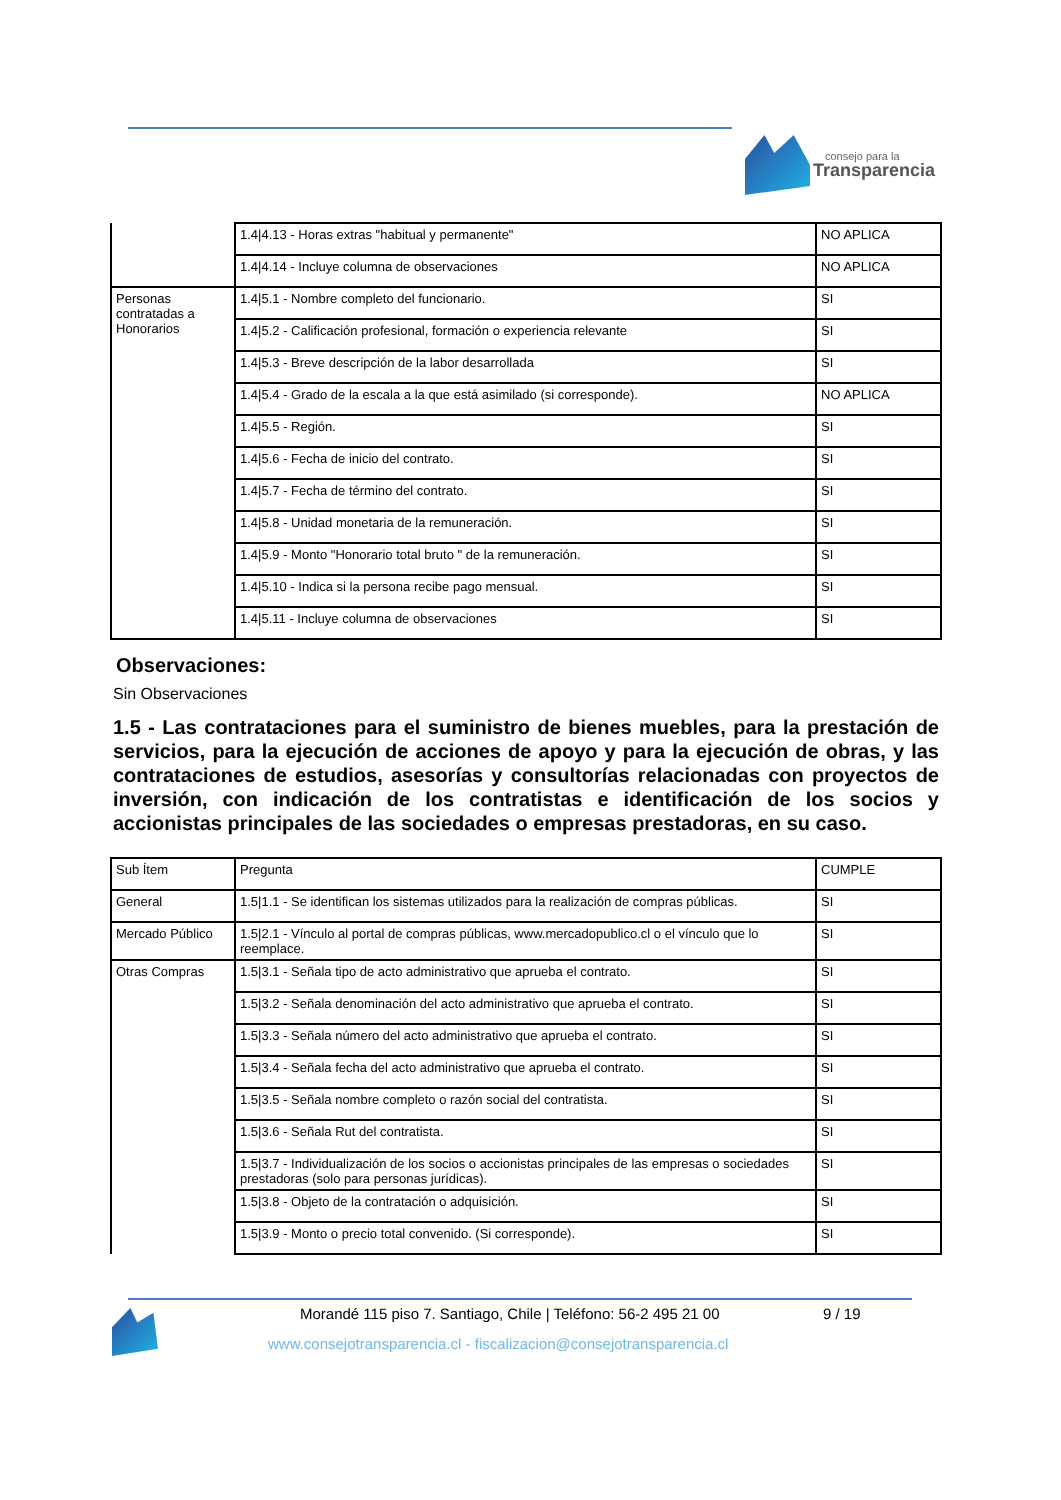consejo para la
Transparencia
| | 1.4/4.13 - Horas extras "habitual y permanente" | NO APLICA |
| | 1.4/4.14 - Incluye columna de observaciones | NO APLICA |
| Personas contratadas a Honorarios | 1.4/5.1 - Nombre completo del funcionario. | SI |
| | 1.4/5.2 - Calificación profesional, formación o experiencia relevante | SI |
| | 1.4/5.3 - Breve descripción de la labor desarrollada | SI |
| | 1.4/5.4 - Grado de la escala a la que está asimilado (si corresponde). | NO APLICA |
| | 1.4/5.5 - Región. | SI |
| | 1.4/5.6 - Fecha de inicio del contrato. | SI |
| | 1.4/5.7 - Fecha de término del contrato. | SI |
| | 1.4/5.8 - Unidad monetaria de la remuneración. | SI |
| | 1.4/5.9 - Monto "Honorario total bruto " de la remuneración. | SI |
| | 1.4/5.10 - Indica si la persona recibe pago mensual. | SI |
| | 1.4/5.11 - Incluye columna de observaciones | SI |
Observaciones:
Sin Observaciones
1.5 - Las contrataciones para el suministro de bienes muebles, para la prestación de servicios, para la ejecución de acciones de apoyo y para la ejecución de obras, y las contrataciones de estudios, asesorías y consultorías relacionadas con proyectos de inversión, con indicación de los contratistas e identificación de los socios y accionistas principales de las sociedades o empresas prestadoras, en su caso.
| Sub Ítem | Pregunta | CUMPLE |
| General | 1.5/1.1 - Se identifican los sistemas utilizados para la realización de compras públicas. | SI |
| Mercado Público | 1.5/2.1 - Vínculo al portal de compras públicas, www.mercadopublico.cl o el vínculo que lo reemplace. | SI |
| Otras Compras | 1.5/3.1 - Señala tipo de acto administrativo que aprueba el contrato. | SI |
| | 1.5/3.2 - Señala denominación del acto administrativo que aprueba el contrato. | SI |
| | 1.5/3.3 - Señala número del acto administrativo que aprueba el contrato. | SI |
| | 1.5/3.4 - Señala fecha del acto administrativo que aprueba el contrato. | SI |
| | 1.5/3.5 - Señala nombre completo o razón social del contratista. | SI |
| | 1.5/3.6 - Señala Rut del contratista. | SI |
| | 1.5/3.7 - Individualización de los socios o accionistas principales de las empresas o sociedades prestadoras (solo para personas jurídicas). | SI |
| | 1.5/3.8 - Objeto de la contratación o adquisición. | SI |
| | 1.5/3.9 - Monto o precio total convenido. (Si corresponde). | SI |
Morandé 115 piso 7. Santiago, Chile | Teléfono: 56-2 495 21 00 9 / 19
www.consejotransparencia.cl - fiscalizacion@consejotransparencia.cl